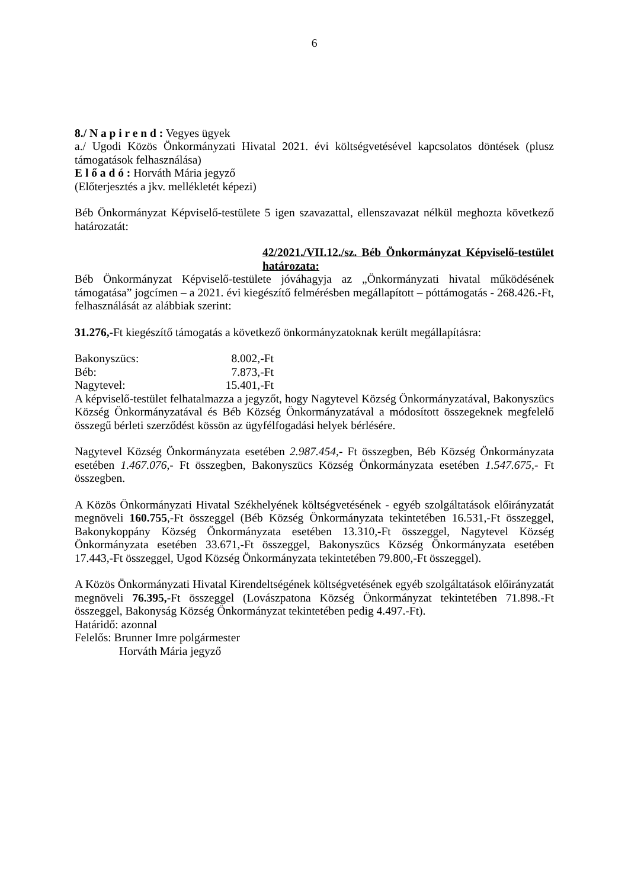6
8./ N a p i r e n d : Vegyes ügyek
a./ Ugodi Közös Önkormányzati Hivatal 2021. évi költségvetésével kapcsolatos döntések (plusz támogatások felhasználása)
E l ő a d ó : Horváth Mária jegyző
(Előterjesztés a jkv. mellékletét képezi)
Béb Önkormányzat Képviselő-testülete 5 igen szavazattal, ellenszavazat nélkül meghozta következő határozatát:
42/2021./VII.12./sz. Béb Önkormányzat Képviselő-testület határozata:
Béb Önkormányzat Képviselő-testülete jóváhagyja az „Önkormányzati hivatal működésének támogatása” jogcímen – a 2021. évi kiegészítő felmérésben megállapított – póttámogatás - 268.426.-Ft, felhasználását az alábbiak szerint:
31.276,-Ft kiegészítő támogatás a következő önkormányzatoknak került megállapításra:
| Bakonyszücs: | 8.002,-Ft |
| Béb: | 7.873,-Ft |
| Nagytevel: | 15.401,-Ft |
A képviselő-testület felhatalmazza a jegyzőt, hogy Nagytevel Község Önkormányzatával, Bakonyszücs Község Önkormányzatával és Béb Község Önkormányzatával a módosított összegeknek megfelelő összegű bérleti szerződést kössön az ügyfélfogadási helyek bérlésére.
Nagytevel Község Önkormányzata esetében 2.987.454,- Ft összegben, Béb Község Önkormányzata esetében 1.467.076,- Ft összegben, Bakonyszücs Község Önkormányzata esetében 1.547.675,- Ft összegben.
A Közös Önkormányzati Hivatal Székhelyének költségvetésének - egyéb szolgáltatások előirányzatát megnöveli 160.755,-Ft összeggel (Béb Község Önkormányzata tekintetében 16.531,-Ft összeggel, Bakonykoppány Község Önkormányzata esetében 13.310,-Ft összeggel, Nagytevel Község Önkormányzata esetében 33.671,-Ft összeggel, Bakonyszücs Község Önkormányzata esetében 17.443,-Ft összeggel, Ugod Község Önkormányzata tekintetében 79.800,-Ft összeggel).
A Közös Önkormányzati Hivatal Kirendeltségének költségvetésének egyéb szolgáltatások előirányzatát megnöveli 76.395,-Ft összeggel (Lovászpatona Község Önkormányzat tekintetében 71.898.-Ft összeggel, Bakonyság Község Önkormányzat tekintetében pedig 4.497.-Ft).
Határidő: azonnal
Felelős: Brunner Imre polgármester
Horváth Mária jegyző